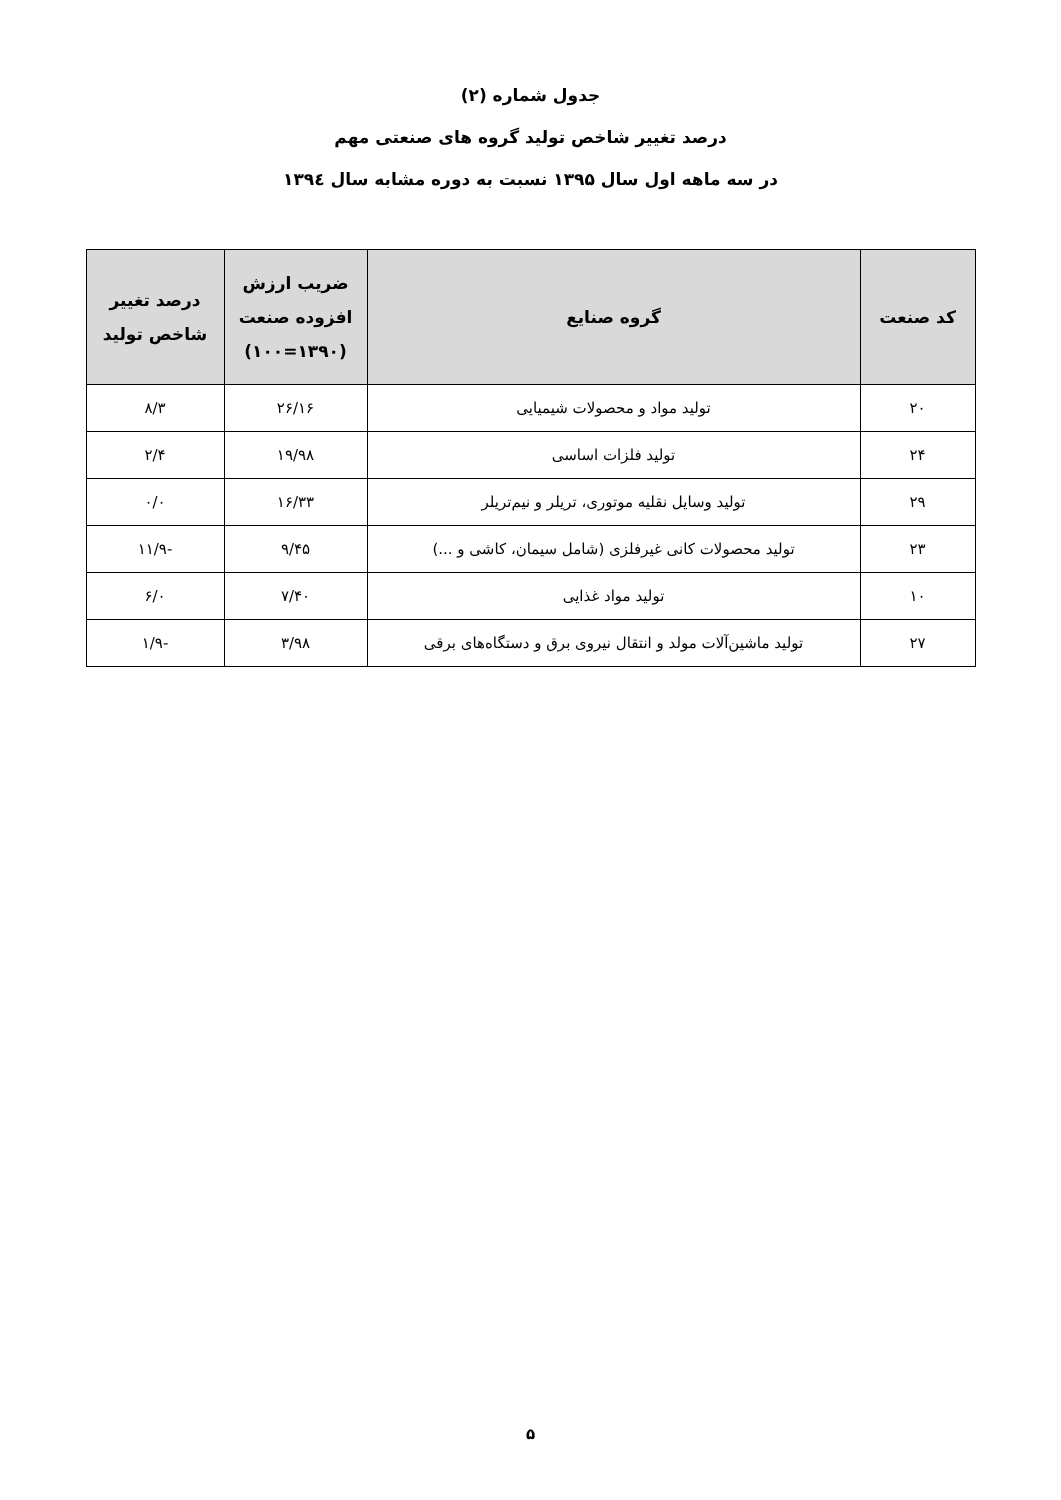جدول شماره (۲)
درصد تغییر شاخص تولید گروه های صنعتی مهم
در سه ماهه اول سال ۱۳۹۵ نسبت به دوره مشابه سال ۱۳۹٤
| کد صنعت | گروه صنایع | ضریب ارزش افزوده صنعت (۱۳۹۰=۱۰۰) | درصد تغییر شاخص تولید |
| --- | --- | --- | --- |
| ۲۰ | تولید مواد و محصولات شیمیایی | ۲۶/۱۶ | ۸/۳ |
| ۲۴ | تولید فلزات اساسی | ۱۹/۹۸ | ۲/۴ |
| ۲۹ | تولید وسایل نقلیه موتوری، تریلر و نیم‌تریلر | ۱۶/۳۳ | ۰/۰ |
| ۲۳ | تولید محصولات کانی غیرفلزی (شامل سیمان، کاشی و ...) | ۹/۴۵ | -۱۱/۹ |
| ۱۰ | تولید مواد غذایی | ۷/۴۰ | ۶/۰ |
| ۲۷ | تولید ماشین‌آلات مولد و انتقال نیروی برق و دستگاه‌های برقی | ۳/۹۸ | -۱/۹ |
۵